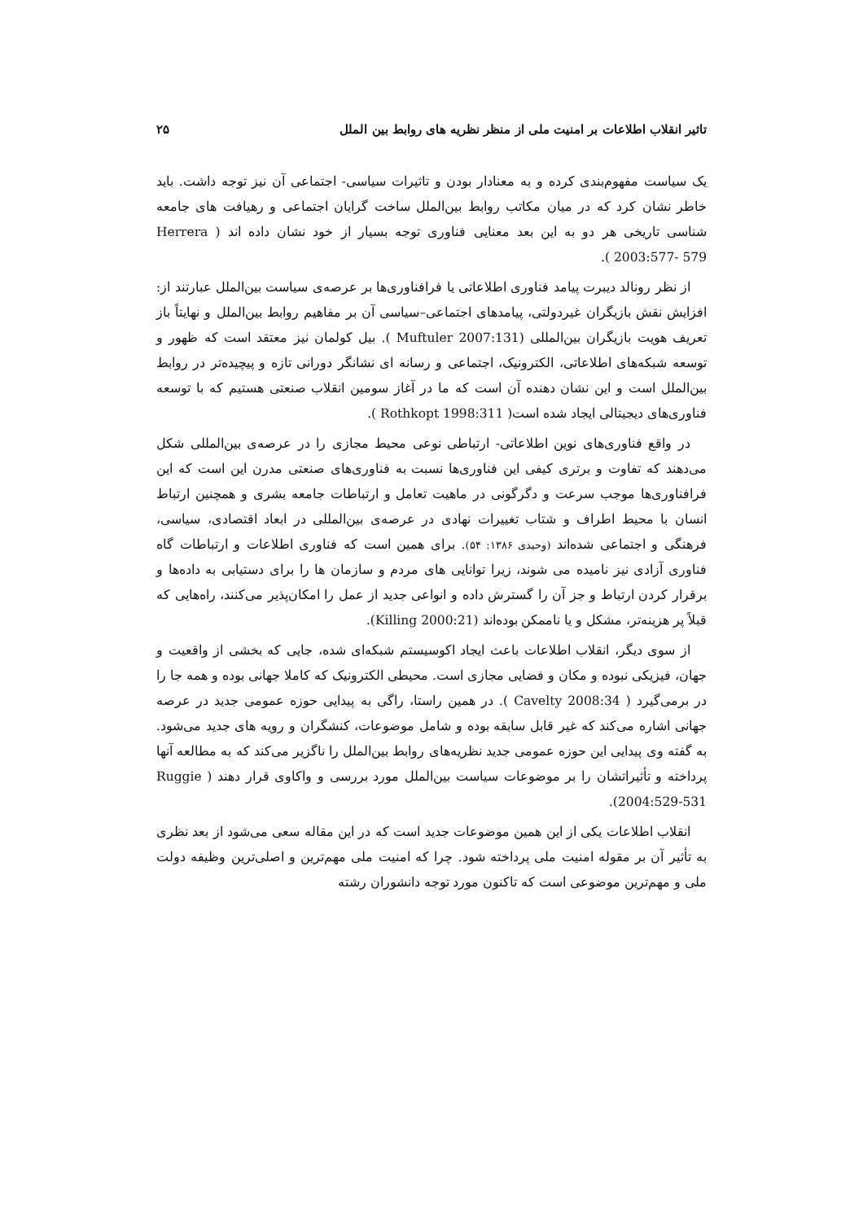تاثیر انقلاب اطلاعات بر امنیت ملی از منظر نظریه های روابط بین الملل ۲۵
یک سیاست مفهوم‌بندی کرده و به معنادار بودن و تاثیرات سیاسی- اجتماعی آن نیز توجه داشت. باید خاطر نشان کرد که در میان مکاتب روابط بین‌الملل ساخت گرایان اجتماعی و رهیافت های جامعه شناسی تاریخی هر دو به این بعد معنایی فناوری توجه بسیار از خود نشان داده اند ( Herrera 2003:577- 579 ).
از نظر رونالد دیبرت پیامد فناوری اطلاعاتی یا فرافناوری‌ها بر عرصه‌ی سیاست بین‌الملل عبارتند از: افزایش نقش بازیگران غیردولتی، پیامدهای اجتماعی–سیاسی آن بر مفاهیم روابط بین‌الملل و نهایتاً باز تعریف هویت بازیگران بین‌المللی (Muftuler 2007:131 ). بیل کولمان نیز معتقد است که ظهور و توسعه شبکه‌های اطلاعاتی، الکترونیک، اجتماعی و رسانه ای نشانگر دورانی تازه و پیچیده‌تر در روابط بین‌الملل است و این نشان دهنده آن است که ما در آغاز سومین انقلاب صنعتی هستیم که با توسعه فناوری‌های دیجیتالی ایجاد شده است( Rothkopt 1998:311 ).
در واقع فناوری‌های نوین اطلاعاتی- ارتباطی نوعی محیط مجازی را در عرصه‌ی بین‌المللی شکل می‌دهند که تفاوت و برتری کیفی این فناوری‌ها نسبت به فناوری‌های صنعتی مدرن این است که این فرافناوری‌ها موجب سرعت و دگرگونی در ماهیت تعامل و ارتباطات جامعه بشری و همچنین ارتباط انسان با محیط اطراف و شتاب تغییرات نهادی در عرصه‌ی بین‌المللی در ابعاد اقتصادی، سیاسی، فرهنگی و اجتماعی شده‌اند (وحیدی ۱۳۸۶: ۵۴). برای همین است که فناوری اطلاعات و ارتباطات گاه فناوری آزادی نیز نامیده می شوند، زیرا توانایی های مردم و سازمان ها را برای دستیابی به داده‌ها و برقرار کردن ارتباط و جز آن را گسترش داده و انواعی جدید از عمل را امکان‌پذیر می‌کنند، راه‌هایی که قبلاً پر هزینه‌تر، مشکل و یا ناممکن بوده‌اند (Killing 2000:21).
از سوی دیگر، انقلاب اطلاعات باعث ایجاد اکوسیستم شبکه‌ای شده، جایی که بخشی از واقعیت و جهان، فیزیکی نبوده و مکان و فضایی مجازی است. محیطی الکترونیک که کاملا جهانی بوده و همه جا را در برمی‌گیرد ( Cavelty 2008:34 ). در همین راستا، راگی به پیدایی حوزه عمومی جدید در عرصه جهانی اشاره می‌کند که غیر قابل سابقه بوده و شامل موضوعات، کنشگران و رویه های جدید می‌شود. به گفته وی پیدایی این حوزه عمومی جدید نظریه‌های روابط بین‌الملل را ناگزیر می‌کند که به مطالعه آنها پرداخته و تأثیراتشان را بر موضوعات سیاست بین‌الملل مورد بررسی و واکاوی قرار دهند ( Ruggie 2004:529-531).
انقلاب اطلاعات یکی از این همین موضوعات جدید است که در این مقاله سعی می‌شود از بعد نظری به تأثیر آن بر مقوله امنیت ملی پرداخته شود. چرا که امنیت ملی مهم‌ترین و اصلی‌ترین وظیفه دولت ملی و مهم‌ترین موضوعی است که تاکنون مورد توجه دانشوران رشته